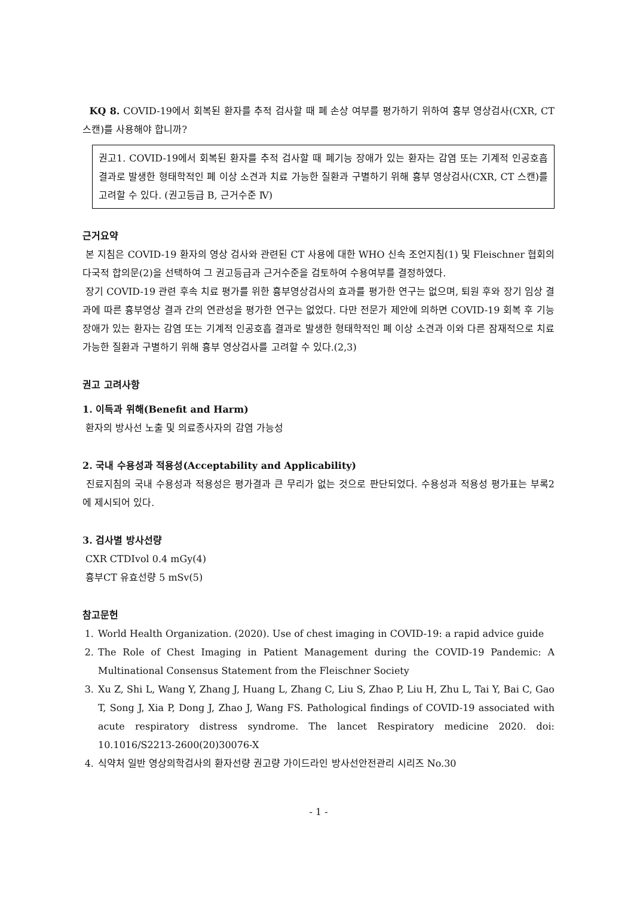KQ 8. COVID-19에서 회복된 환자를 추적 검사할 때 폐 손상 여부를 평가하기 위하여 흉부 영상검사(CXR, CT 스캔)를 사용해야 합니까?
권고1. COVID-19에서 회복된 환자를 추적 검사할 때 폐기능 장애가 있는 환자는 감염 또는 기계적 인공호흡 결과로 발생한 형태학적인 폐 이상 소견과 치료 가능한 질환과 구별하기 위해 흉부 영상검사(CXR, CT 스캔)를 고려할 수 있다. (권고등급 B, 근거수준 Ⅳ)
근거요약
본 지침은 COVID-19 환자의 영상 검사와 관련된 CT 사용에 대한 WHO 신속 조언지침(1) 및 Fleischner 협회의 다국적 합의문(2)을 선택하여 그 권고등급과 근거수준을 검토하여 수용여부를 결정하였다.
장기 COVID-19 관련 후속 치료 평가를 위한 흉부영상검사의 효과를 평가한 연구는 없으며, 퇴원 후와 장기 임상 결과에 따른 흉부영상 결과 간의 연관성을 평가한 연구는 없었다. 다만 전문가 제안에 의하면 COVID-19 회복 후 기능 장애가 있는 환자는 감염 또는 기계적 인공호흡 결과로 발생한 형태학적인 폐 이상 소견과 이와 다른 잠재적으로 치료 가능한 질환과 구별하기 위해 흉부 영상검사를 고려할 수 있다.(2,3)
권고 고려사항
1. 이득과 위해(Benefit and Harm)
환자의 방사선 노출 및 의료종사자의 감염 가능성
2. 국내 수용성과 적용성(Acceptability and Applicability)
진료지침의 국내 수용성과 적용성은 평가결과 큰 무리가 없는 것으로 판단되었다. 수용성과 적용성 평가표는 부록2에 제시되어 있다.
3. 검사별 방사선량
CXR CTDIvol 0.4 mGy(4)
흉부CT 유효선량 5 mSv(5)
참고문헌
1. World Health Organization. (2020). Use of chest imaging in COVID-19: a rapid advice guide
2. The Role of Chest Imaging in Patient Management during the COVID-19 Pandemic: A Multinational Consensus Statement from the Fleischner Society
3. Xu Z, Shi L, Wang Y, Zhang J, Huang L, Zhang C, Liu S, Zhao P, Liu H, Zhu L, Tai Y, Bai C, Gao T, Song J, Xia P, Dong J, Zhao J, Wang FS. Pathological findings of COVID-19 associated with acute respiratory distress syndrome. The lancet Respiratory medicine 2020. doi: 10.1016/S2213-2600(20)30076-X
4. 식약처 일반 영상의학검사의 환자선량 권고량 가이드라인 방사선안전관리 시리즈 No.30
- 1 -